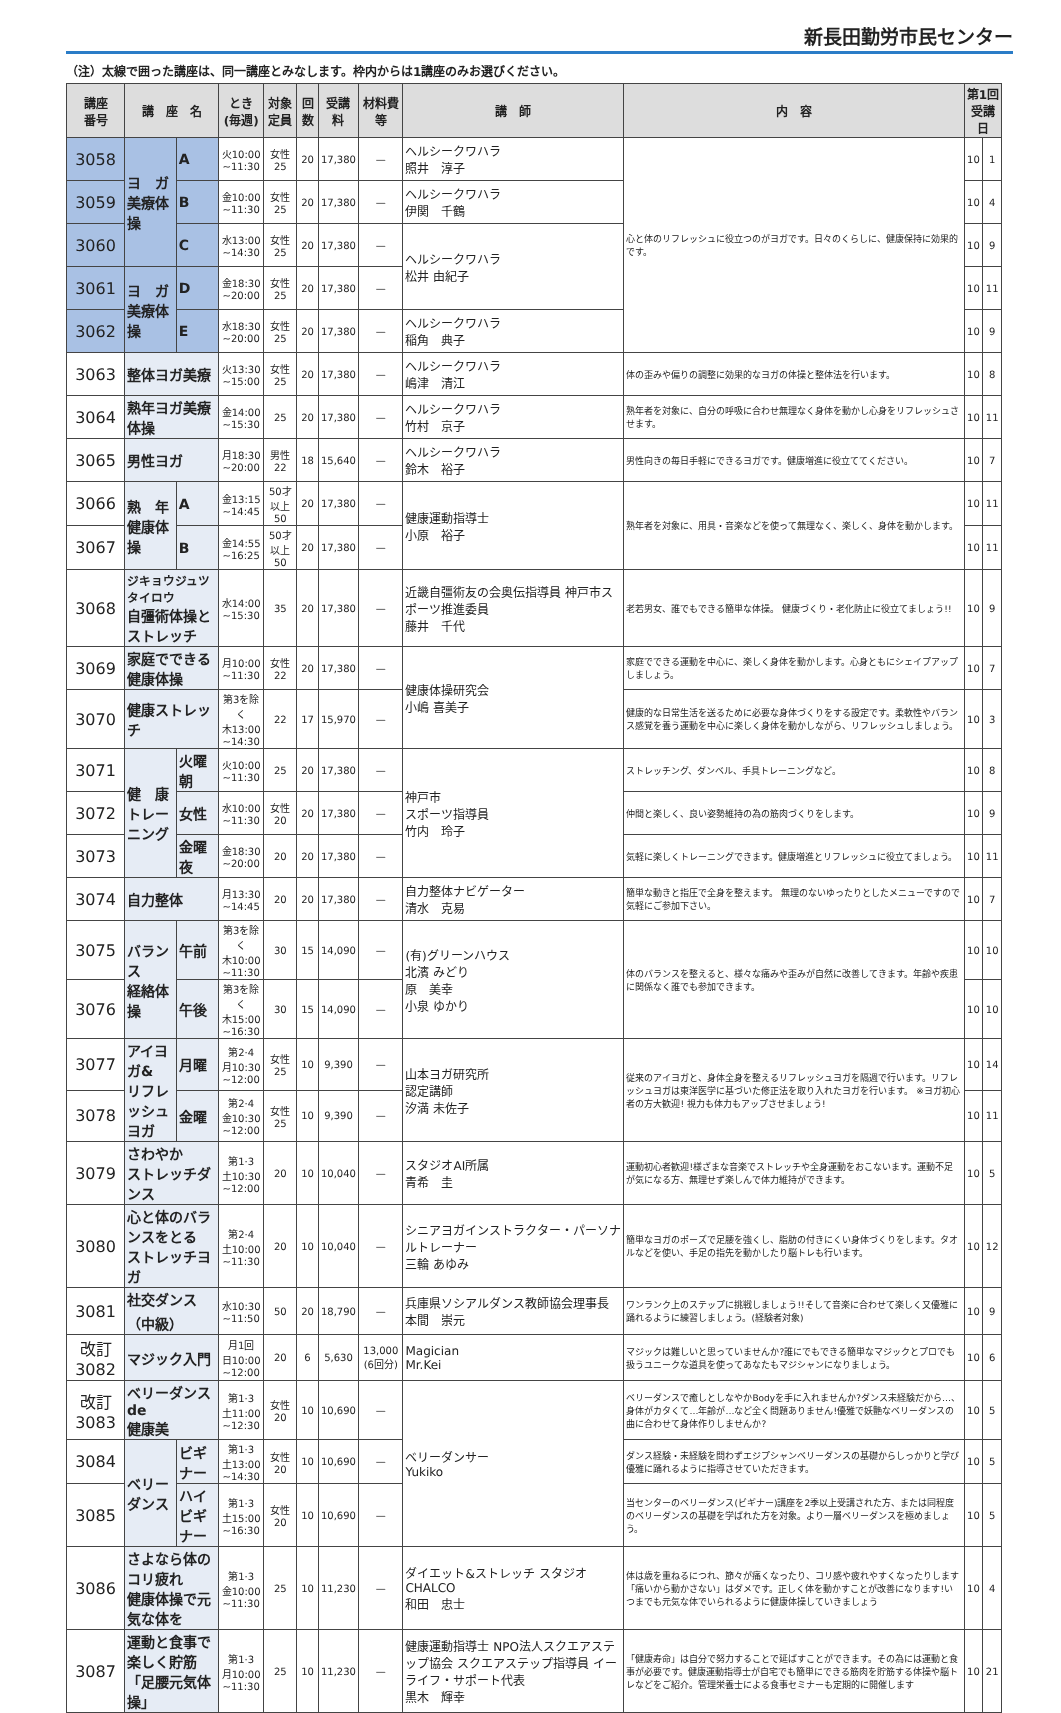新長田勤労市民センター
（注）太線で囲った講座は、同一講座とみなします。枠内からは1講座のみお選びください。
| 講座 番号 | 講 座 名 | | とき (毎週) | 対象 定員 | 回数 | 受講料 | 材料費等 | 講 師 | 内 容 | 第1回 受講日 | |
| --- | --- | --- | --- | --- | --- | --- | --- | --- | --- | --- | --- |
| 3058 | ヨ ガ 美療体操 | A | 火10:00 ~11:30 | 女性 25 | 20 | 17,380 | — | ヘルシークワハラ 照井 淳子 | 心と体のリフレッシュに役立つのがヨガです。日々のくらしに、健康保持に効果的です。 | 10 | 1 |
| 3059 | | B | 金10:00 ~11:30 | 女性 25 | 20 | 17,380 | — | ヘルシークワハラ 伊関 千鶴 | | 10 | 4 |
| 3060 | | C | 水13:00 ~14:30 | 女性 25 | 20 | 17,380 | — | ヘルシークワハラ 松井 由紀子 | | 10 | 9 |
| 3061 | ヨ ガ 美療体操 | D | 金18:30 ~20:00 | 女性 25 | 20 | 17,380 | — | | | 10 | 11 |
| 3062 | | E | 水18:30 ~20:00 | 女性 25 | 20 | 17,380 | — | ヘルシークワハラ 稲角 典子 | | 10 | 9 |
| 3063 | 整体ヨガ美療 | | 火13:30 ~15:00 | 女性 25 | 20 | 17,380 | — | ヘルシークワハラ 嶋津 清江 | 体の歪みや偏りの調整に効果的なヨガの体操と整体法を行います。 | 10 | 8 |
| 3064 | 熟年ヨガ美療体操 | | 金14:00 ~15:30 | 25 | 20 | 17,380 | — | ヘルシークワハラ 竹村 京子 | 熟年者を対象に、自分の呼吸に合わせ無理なく身体を動かし心身をリフレッシュさせます。 | 10 | 11 |
| 3065 | 男性ヨガ | | 月18:30 ~20:00 | 男性 22 | 18 | 15,640 | — | ヘルシークワハラ 鈴木 裕子 | 男性向きの毎日手軽にできるヨガです。健康増進に役立ててください。 | 10 | 7 |
| 3066 | 熟 年 健康体操 | A | 金13:15 ~14:45 | 50才以上 50 | 20 | 17,380 | — | 健康運動指導士 小原 裕子 | 熟年者を対象に、用具・音楽などを使って無理なく、楽しく、身体を動かします。 | 10 | 11 |
| 3067 | | B | 金14:55 ~16:25 | 50才以上 50 | 20 | 17,380 | — | | | 10 | 11 |
| 3068 | ジキョウジュツタイロウ 自彊術体操とストレッチ | | 水14:00 ~15:30 | 35 | 20 | 17,380 | — | 近畿自彊術友の会奥伝指導員 神戸市スポーツ推進委員 藤井 千代 | 老若男女、誰でもできる簡単な体操。 健康づくり・老化防止に役立てましょう!! | 10 | 9 |
| 3069 | 家庭でできる 健康体操 | | 月10:00 ~11:30 | 女性 22 | 20 | 17,380 | — | 健康体操研究会 小嶋 喜美子 | 家庭でできる運動を中心に、楽しく身体を動かします。心身ともにシェイプアップしましょう。 | 10 | 7 |
| 3070 | 健康ストレッチ | | 第3を除く 木13:00 ~14:30 | 22 | 17 | 15,970 | — | | 健康的な日常生活を送るために必要な身体づくりをする設定です。柔軟性やバランス感覚を養う運動を中心に楽しく身体を動かしながら、リフレッシュしましょう。 | 10 | 3 |
| 3071 | 健 康 トレーニング | 火曜朝 | 火10:00 ~11:30 | 25 | 20 | 17,380 | — | 神戸市 スポーツ指導員 竹内 玲子 | ストレッチング、ダンベル、手具トレーニングなど。 | 10 | 8 |
| 3072 | | 女性 | 水10:00 ~11:30 | 女性 20 | 20 | 17,380 | — | | 仲間と楽しく、良い姿勢維持の為の筋肉づくりをします。 | 10 | 9 |
| 3073 | | 金曜夜 | 金18:30 ~20:00 | 20 | 20 | 17,380 | — | | 気軽に楽しくトレーニングできます。健康増進とリフレッシュに役立てましょう。 | 10 | 11 |
| 3074 | 自力整体 | | 月13:30 ~14:45 | 20 | 20 | 17,380 | — | 自力整体ナビゲーター 清水 克易 | 簡単な動きと指圧で全身を整えます。 無理のないゆったりとしたメニューですので気軽にご参加下さい。 | 10 | 7 |
| 3075 | バランス 経絡体操 | 午前 | 第3を除く 木10:00 ~11:30 | 30 | 15 | 14,090 | — | (有)グリーンハウス 北濱 みどり 原 美幸 小泉 ゆかり | 体のバランスを整えると、様々な痛みや歪みが自然に改善してきます。年齢や疾患に関係なく誰でも参加できます。 | 10 | 10 |
| 3076 | | 午後 | 第3を除く 木15:00 ~16:30 | 30 | 15 | 14,090 | — | | | 10 | 10 |
| 3077 | アイヨガ& リフレッシュ ヨガ | 月曜 | 第2·4 月10:30 ~12:00 | 女性 25 | 10 | 9,390 | — | 山本ヨガ研究所 認定講師 汐満 未佐子 | 従来のアイヨガと、身体全身を整えるリフレッシュヨガを隔週で行います。リフレッシュヨガは東洋医学に基づいた修正法を取り入れたヨガを行います。 ※ヨガ初心者の方大歓迎! 視力も体力もアップさせましょう! | 10 | 14 |
| 3078 | | 金曜 | 第2·4 金10:30 ~12:00 | 女性 25 | 10 | 9,390 | — | | | 10 | 11 |
| 3079 | さわやか ストレッチダンス | | 第1·3 土10:30 ~12:00 | 20 | 10 | 10,040 | — | スタジオAI所属 青希 圭 | 運動初心者歓迎!様ざまな音楽でストレッチや全身運動をおこないます。運動不足が気になる方、無理せず楽しんで体力維持ができます。 | 10 | 5 |
| 3080 | 心と体のバランスをとる ストレッチヨガ | | 第2·4 土10:00 ~11:30 | 20 | 10 | 10,040 | — | シニアヨガインストラクター・パーソナルトレーナー 三輪 あゆみ | 簡単なヨガのポーズで足腰を強くし、脂肪の付きにくい身体づくりをします。タオルなどを使い、手足の指先を動かしたり脳トレも行います。 | 10 | 12 |
| 3081 | 社交ダンス （中級） | | 水10:30 ~11:50 | 50 | 20 | 18,790 | — | 兵庫県ソシアルダンス教師協会理事長 本間 崇元 | ワンランク上のステップに挑戦しましょう!!そして音楽に合わせて楽しく又優雅に踊れるように練習しましょう。(経験者対象) | 10 | 9 |
| 改訂 3082 | マジック入門 | | 月1回 日10:00 ~12:00 | 20 | 6 | 5,630 | 13,000 (6回分) | Magician Mr.Kei | マジックは難しいと思っていませんか?誰にでもできる簡単なマジックとプロでも扱うユニークな道具を使ってあなたもマジシャンになりましょう。 | 10 | 6 |
| 改訂 3083 | ベリーダンスde 健康美 | | 第1·3 土11:00 ~12:30 | 女性 20 | 10 | 10,690 | — | ベリーダンサー Yukiko | ベリーダンスで癒しとしなやかBodyを手に入れませんか?ダンス未経験だから…、身体がカタくて…年齢が…など全く問題ありません!優雅で妖艶なベリーダンスの曲に合わせて身体作りしませんか? | 10 | 5 |
| 3084 | ベリー ダンス | ビギナー | 第1·3 土13:00 ~14:30 | 女性 20 | 10 | 10,690 | — | | ダンス経験・未経験を問わずエジプシャンベリーダンスの基礎からしっかりと学び優雅に踊れるように指導させていただきます。 | 10 | 5 |
| 3085 | | ハイビギナー | 第1·3 土15:00 ~16:30 | 女性 20 | 10 | 10,690 | — | | 当センターのベリーダンス(ビギナー)講座を2季以上受講された方、または同程度のベリーダンスの基礎を学ばれた方を対象。より一層ベリーダンスを極めましょう。 | 10 | 5 |
| 3086 | さよなら体のコリ疲れ 健康体操で元気な体を | | 第1·3 金10:00 ~11:30 | 25 | 10 | 11,230 | — | ダイエット&ストレッチ スタジオCHALCO 和田 忠士 | 体は歳を重ねるにつれ、節々が痛くなったり、コリ感や疲れやすくなったりします「痛いから動かさない」はダメです。正しく体を動かすことが改善になります!いつまでも元気な体でいられるように健康体操していきましょう | 10 | 4 |
| 3087 | 運動と食事で楽しく貯筋 「足腰元気体操」 | | 第1·3 月10:00 ~11:30 | 25 | 10 | 11,230 | — | 健康運動指導士 NPO法人スクエアステップ協会 スクエアステップ指導員 イーライフ・サポート代表 黒木 輝幸 | 「健康寿命」は自分で努力することで延ばすことができます。その為には運動と食事が必要です。健康運動指導士が自宅でも簡単にできる筋肉を貯筋する体操や脳トレなどをご紹介。管理栄養士による食事セミナーも定期的に開催します | 10 | 21 |